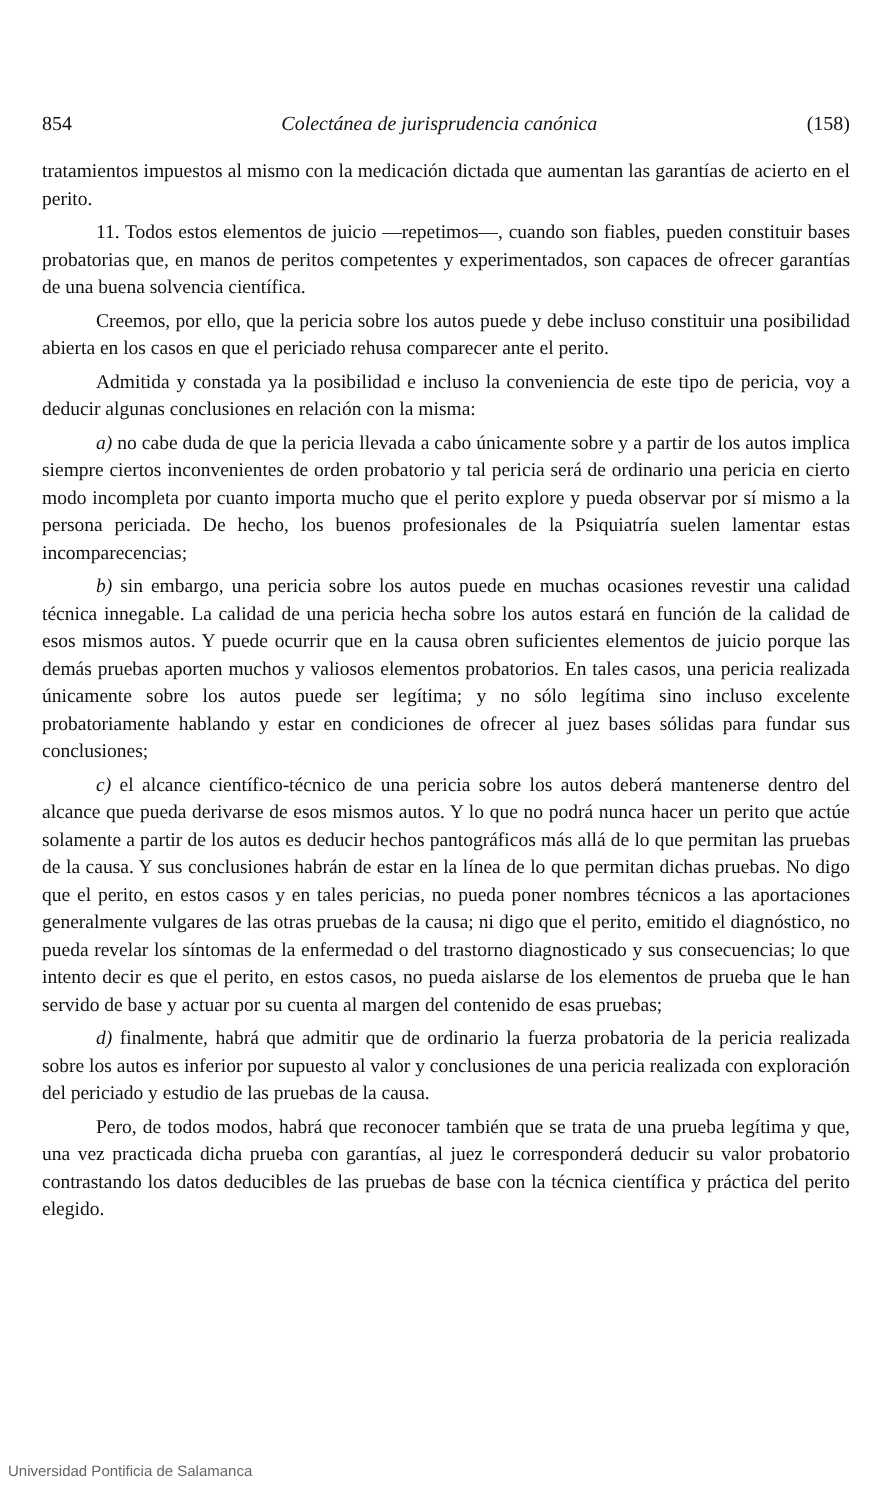854 Colectánea de jurisprudencia canónica (158)
tratamientos impuestos al mismo con la medicación dictada que aumentan las garantías de acierto en el perito.
11. Todos estos elementos de juicio —repetimos—, cuando son fiables, pueden constituir bases probatorias que, en manos de peritos competentes y experimentados, son capaces de ofrecer garantías de una buena solvencia científica.
Creemos, por ello, que la pericia sobre los autos puede y debe incluso constituir una posibilidad abierta en los casos en que el periciado rehusa comparecer ante el perito.
Admitida y constada ya la posibilidad e incluso la conveniencia de este tipo de pericia, voy a deducir algunas conclusiones en relación con la misma:
a) no cabe duda de que la pericia llevada a cabo únicamente sobre y a partir de los autos implica siempre ciertos inconvenientes de orden probatorio y tal pericia será de ordinario una pericia en cierto modo incompleta por cuanto importa mucho que el perito explore y pueda observar por sí mismo a la persona periciada. De hecho, los buenos profesionales de la Psiquiatría suelen lamentar estas incomparecencias;
b) sin embargo, una pericia sobre los autos puede en muchas ocasiones revestir una calidad técnica innegable. La calidad de una pericia hecha sobre los autos estará en función de la calidad de esos mismos autos. Y puede ocurrir que en la causa obren suficientes elementos de juicio porque las demás pruebas aporten muchos y valiosos elementos probatorios. En tales casos, una pericia realizada únicamente sobre los autos puede ser legítima; y no sólo legítima sino incluso excelente probatoriamente hablando y estar en condiciones de ofrecer al juez bases sólidas para fundar sus conclusiones;
c) el alcance científico-técnico de una pericia sobre los autos deberá mantenerse dentro del alcance que pueda derivarse de esos mismos autos. Y lo que no podrá nunca hacer un perito que actúe solamente a partir de los autos es deducir hechos pantográficos más allá de lo que permitan las pruebas de la causa. Y sus conclusiones habrán de estar en la línea de lo que permitan dichas pruebas. No digo que el perito, en estos casos y en tales pericias, no pueda poner nombres técnicos a las aportaciones generalmente vulgares de las otras pruebas de la causa; ni digo que el perito, emitido el diagnóstico, no pueda revelar los síntomas de la enfermedad o del trastorno diagnosticado y sus consecuencias; lo que intento decir es que el perito, en estos casos, no pueda aislarse de los elementos de prueba que le han servido de base y actuar por su cuenta al margen del contenido de esas pruebas;
d) finalmente, habrá que admitir que de ordinario la fuerza probatoria de la pericia realizada sobre los autos es inferior por supuesto al valor y conclusiones de una pericia realizada con exploración del periciado y estudio de las pruebas de la causa.
Pero, de todos modos, habrá que reconocer también que se trata de una prueba legítima y que, una vez practicada dicha prueba con garantías, al juez le corresponderá deducir su valor probatorio contrastando los datos deducibles de las pruebas de base con la técnica científica y práctica del perito elegido.
Universidad Pontificia de Salamanca